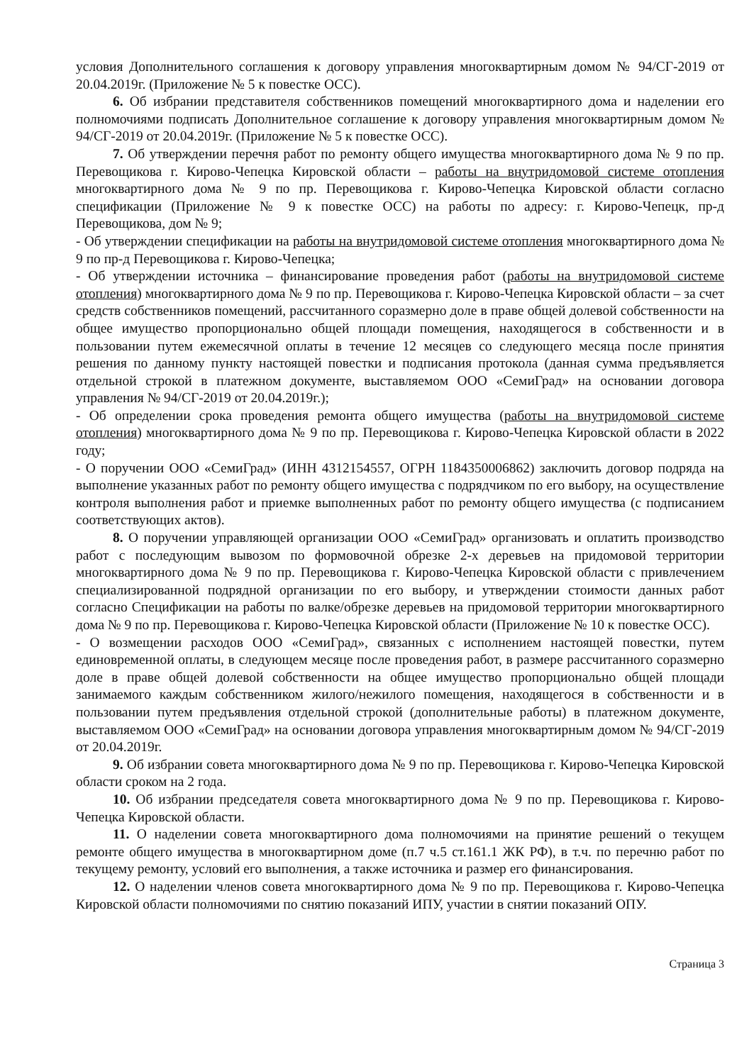условия Дополнительного соглашения к договору управления многоквартирным домом № 94/СГ-2019 от 20.04.2019г. (Приложение № 5 к повестке ОСС).
6. Об избрании представителя собственников помещений многоквартирного дома и наделении его полномочиями подписать Дополнительное соглашение к договору управления многоквартирным домом № 94/СГ-2019 от 20.04.2019г. (Приложение № 5 к повестке ОСС).
7. Об утверждении перечня работ по ремонту общего имущества многоквартирного дома № 9 по пр. Перевощикова г. Кирово-Чепецка Кировской области – работы на внутридомовой системе отопления многоквартирного дома № 9 по пр. Перевощикова г. Кирово-Чепецка Кировской области согласно спецификации (Приложение № 9 к повестке ОСС) на работы по адресу: г. Кирово-Чепецк, пр-д Перевощикова, дом № 9;
- Об утверждении спецификации на работы на внутридомовой системе отопления многоквартирного дома № 9 по пр-д Перевощикова г. Кирово-Чепецка;
- Об утверждении источника – финансирование проведения работ (работы на внутридомовой системе отопления) многоквартирного дома № 9 по пр. Перевощикова г. Кирово-Чепецка Кировской области – за счет средств собственников помещений, рассчитанного соразмерно доле в праве общей долевой собственности на общее имущество пропорционально общей площади помещения, находящегося в собственности и в пользовании путем ежемесячной оплаты в течение 12 месяцев со следующего месяца после принятия решения по данному пункту настоящей повестки и подписания протокола (данная сумма предъявляется отдельной строкой в платежном документе, выставляемом ООО «СемиГрад» на основании договора управления № 94/СГ-2019 от 20.04.2019г.);
- Об определении срока проведения ремонта общего имущества (работы на внутридомовой системе отопления) многоквартирного дома № 9 по пр. Перевощикова г. Кирово-Чепецка Кировской области в 2022 году;
- О поручении ООО «СемиГрад» (ИНН 4312154557, ОГРН 1184350006862) заключить договор подряда на выполнение указанных работ по ремонту общего имущества с подрядчиком по его выбору, на осуществление контроля выполнения работ и приемке выполненных работ по ремонту общего имущества (с подписанием соответствующих актов).
8. О поручении управляющей организации ООО «СемиГрад» организовать и оплатить производство работ с последующим вывозом по формовочной обрезке 2-х деревьев на придомовой территории многоквартирного дома № 9 по пр. Перевощикова г. Кирово-Чепецка Кировской области с привлечением специализированной подрядной организации по его выбору, и утверждении стоимости данных работ согласно Спецификации на работы по валке/обрезке деревьев на придомовой территории многоквартирного дома № 9 по пр. Перевощикова г. Кирово-Чепецка Кировской области (Приложение № 10 к повестке ОСС).
- О возмещении расходов ООО «СемиГрад», связанных с исполнением настоящей повестки, путем единовременной оплаты, в следующем месяце после проведения работ, в размере рассчитанного соразмерно доле в праве общей долевой собственности на общее имущество пропорционально общей площади занимаемого каждым собственником жилого/нежилого помещения, находящегося в собственности и в пользовании путем предъявления отдельной строкой (дополнительные работы) в платежном документе, выставляемом ООО «СемиГрад» на основании договора управления многоквартирным домом № 94/СГ-2019 от 20.04.2019г.
9. Об избрании совета многоквартирного дома № 9 по пр. Перевощикова г. Кирово-Чепецка Кировской области сроком на 2 года.
10. Об избрании председателя совета многоквартирного дома № 9 по пр. Перевощикова г. Кирово-Чепецка Кировской области.
11. О наделении совета многоквартирного дома полномочиями на принятие решений о текущем ремонте общего имущества в многоквартирном доме (п.7 ч.5 ст.161.1 ЖК РФ), в т.ч. по перечню работ по текущему ремонту, условий его выполнения, а также источника и размер его финансирования.
12. О наделении членов совета многоквартирного дома № 9 по пр. Перевощикова г. Кирово-Чепецка Кировской области полномочиями по снятию показаний ИПУ, участии в снятии показаний ОПУ.
Страница 3